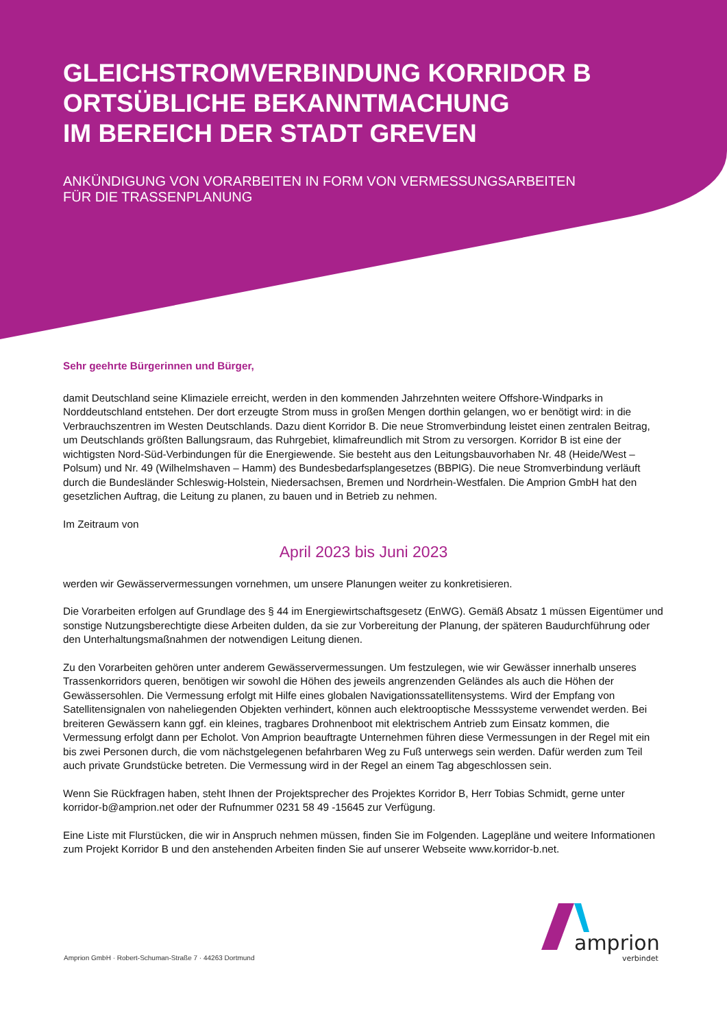GLEICHSTROMVERBINDUNG KORRIDOR B
ORTSÜBLICHE BEKANNTMACHUNG
IM BEREICH DER STADT GREVEN
ANKÜNDIGUNG VON VORARBEITEN IN FORM VON VERMESSUNGSARBEITEN
FÜR DIE TRASSENPLANUNG
Sehr geehrte Bürgerinnen und Bürger,
damit Deutschland seine Klimaziele erreicht, werden in den kommenden Jahrzehnten weitere Offshore-Windparks in Norddeutschland entstehen. Der dort erzeugte Strom muss in großen Mengen dorthin gelangen, wo er benötigt wird: in die Verbrauchszentren im Westen Deutschlands. Dazu dient Korridor B. Die neue Stromverbindung leistet einen zentralen Beitrag, um Deutschlands größten Ballungsraum, das Ruhrgebiet, klimafreundlich mit Strom zu versorgen. Korridor B ist eine der wichtigsten Nord-Süd-Verbindungen für die Energiewende. Sie besteht aus den Leitungsbauvorhaben Nr. 48 (Heide/West – Polsum) und Nr. 49 (Wilhelmshaven – Hamm) des Bundesbedarfsplangesetzes (BBPlG). Die neue Stromverbindung verläuft durch die Bundesländer Schleswig-Holstein, Niedersachsen, Bremen und Nordrhein-Westfalen. Die Amprion GmbH hat den gesetzlichen Auftrag, die Leitung zu planen, zu bauen und in Betrieb zu nehmen.
Im Zeitraum von
April 2023 bis Juni 2023
werden wir Gewässervermessungen vornehmen, um unsere Planungen weiter zu konkretisieren.
Die Vorarbeiten erfolgen auf Grundlage des § 44 im Energiewirtschaftsgesetz (EnWG). Gemäß Absatz 1 müssen Eigentümer und sonstige Nutzungsberechtigte diese Arbeiten dulden, da sie zur Vorbereitung der Planung, der späteren Baudurchführung oder den Unterhaltungsmaßnahmen der notwendigen Leitung dienen.
Zu den Vorarbeiten gehören unter anderem Gewässervermessungen. Um festzulegen, wie wir Gewässer innerhalb unseres Trassenkorridors queren, benötigen wir sowohl die Höhen des jeweils angrenzenden Geländes als auch die Höhen der Gewässersohlen. Die Vermessung erfolgt mit Hilfe eines globalen Navigationssatellitensystems. Wird der Empfang von Satellitensignalen von naheliegenden Objekten verhindert, können auch elektrooptische Messsysteme verwendet werden. Bei breiteren Gewässern kann ggf. ein kleines, tragbares Drohnenboot mit elektrischem Antrieb zum Einsatz kommen, die Vermessung erfolgt dann per Echolot. Von Amprion beauftragte Unternehmen führen diese Vermessungen in der Regel mit ein bis zwei Personen durch, die vom nächstgelegenen befahrbaren Weg zu Fuß unterwegs sein werden. Dafür werden zum Teil auch private Grundstücke betreten. Die Vermessung wird in der Regel an einem Tag abgeschlossen sein.
Wenn Sie Rückfragen haben, steht Ihnen der Projektsprecher des Projektes Korridor B, Herr Tobias Schmidt, gerne unter korridor-b@amprion.net oder der Rufnummer 0231 58 49 -15645 zur Verfügung.
Eine Liste mit Flurstücken, die wir in Anspruch nehmen müssen, finden Sie im Folgenden. Lagepläne und weitere Informationen zum Projekt Korridor B und den anstehenden Arbeiten finden Sie auf unserer Webseite www.korridor-b.net.
amprion
verbindet
Amprion GmbH · Robert-Schuman-Straße 7 · 44263 Dortmund